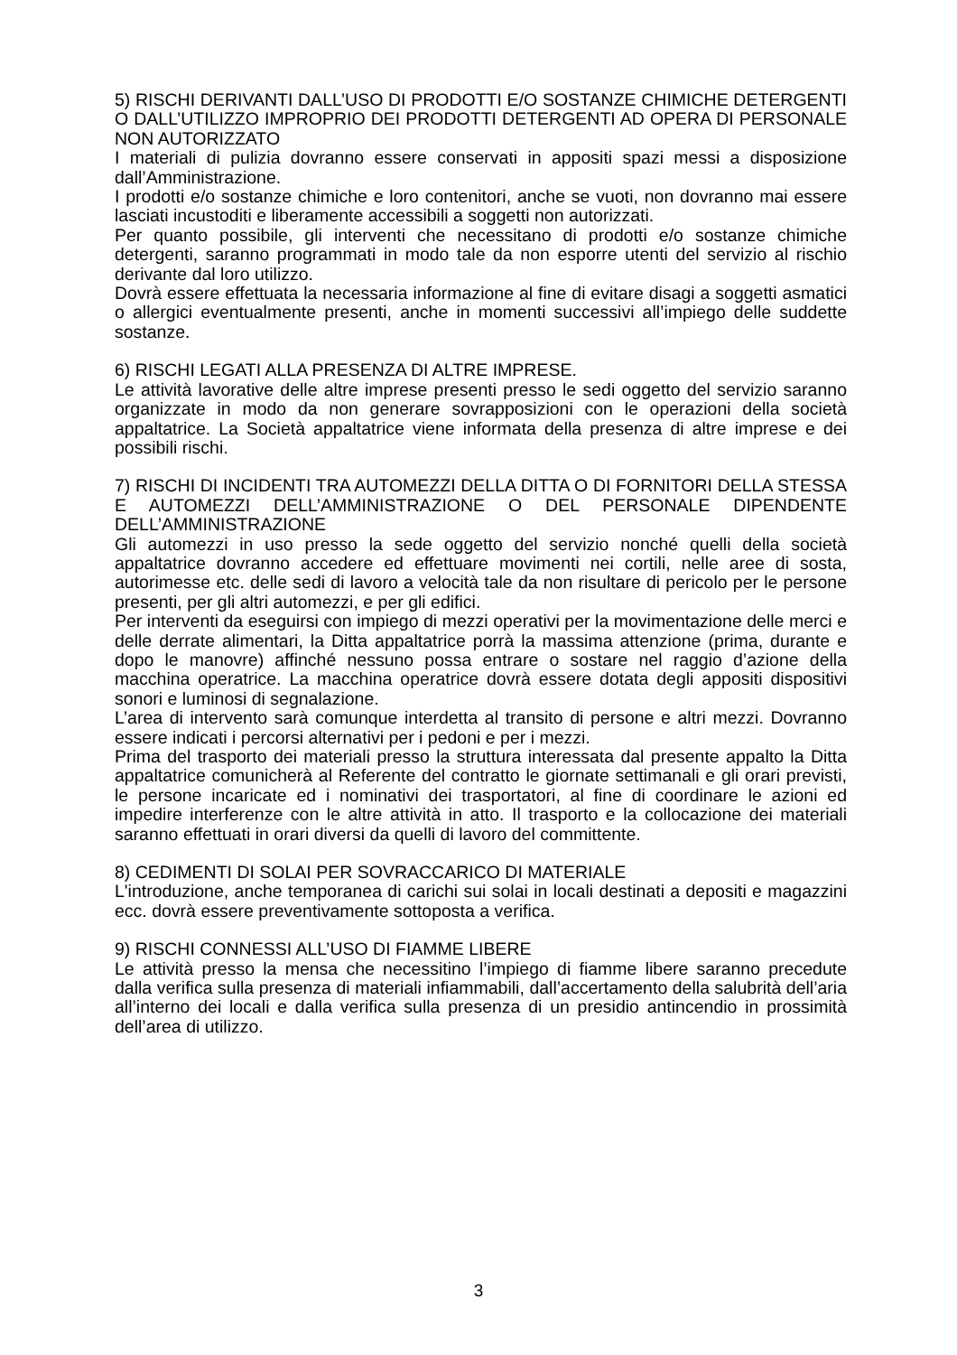5) RISCHI DERIVANTI DALL’USO DI PRODOTTI E/O SOSTANZE CHIMICHE DETERGENTI O DALL’UTILIZZO IMPROPRIO DEI PRODOTTI DETERGENTI AD OPERA DI PERSONALE NON AUTORIZZATO
I materiali di pulizia dovranno essere conservati in appositi spazi messi a disposizione dall’Amministrazione.
I prodotti e/o sostanze chimiche e loro contenitori, anche se vuoti, non dovranno mai essere lasciati incustoditi e liberamente accessibili a soggetti non autorizzati.
Per quanto possibile, gli interventi che necessitano di prodotti e/o sostanze chimiche detergenti, saranno programmati in modo tale da non esporre utenti del servizio al rischio derivante dal loro utilizzo.
Dovrà essere effettuata la necessaria informazione al fine di evitare disagi a soggetti asmatici o allergici eventualmente presenti, anche in momenti successivi all’impiego delle suddette sostanze.
6) RISCHI LEGATI ALLA PRESENZA DI ALTRE IMPRESE.
Le attività lavorative delle altre imprese presenti presso le sedi oggetto del servizio saranno organizzate in modo da non generare sovrapposizioni con le operazioni della società appaltatrice. La Società appaltatrice viene informata della presenza di altre imprese e dei possibili rischi.
7) RISCHI DI INCIDENTI TRA AUTOMEZZI DELLA DITTA O DI FORNITORI DELLA STESSA E AUTOMEZZI DELL’AMMINISTRAZIONE O DEL PERSONALE DIPENDENTE DELL’AMMINISTRAZIONE
Gli automezzi in uso presso la sede oggetto del servizio nonché quelli della società appaltatrice dovranno accedere ed effettuare movimenti nei cortili, nelle aree di sosta, autorimesse etc. delle sedi di lavoro a velocità tale da non risultare di pericolo per le persone presenti, per gli altri automezzi, e per gli edifici.
Per interventi da eseguirsi con impiego di mezzi operativi per la movimentazione delle merci e delle derrate alimentari, la Ditta appaltatrice porrà la massima attenzione (prima, durante e dopo le manovre) affinché nessuno possa entrare o sostare nel raggio d’azione della macchina operatrice. La macchina operatrice dovrà essere dotata degli appositi dispositivi sonori e luminosi di segnalazione.
L’area di intervento sarà comunque interdetta al transito di persone e altri mezzi. Dovranno essere indicati i percorsi alternativi per i pedoni e per i mezzi.
Prima del trasporto dei materiali presso la struttura interessata dal presente appalto la Ditta appaltatrice comunicherà al Referente del contratto le giornate settimanali e gli orari previsti, le persone incaricate ed i nominativi dei trasportatori, al fine di coordinare le azioni ed impedire interferenze con le altre attività in atto. Il trasporto e la collocazione dei materiali saranno effettuati in orari diversi da quelli di lavoro del committente.
8) CEDIMENTI DI SOLAI PER SOVRACCARICO DI MATERIALE
L'introduzione, anche temporanea di carichi sui solai in locali destinati a depositi e magazzini ecc. dovrà essere preventivamente sottoposta a verifica.
9) RISCHI CONNESSI ALL’USO DI FIAMME LIBERE
Le attività presso la mensa che necessitino l’impiego di fiamme libere saranno precedute dalla verifica sulla presenza di materiali infiammabili, dall’accertamento della salubrità dell’aria all’interno dei locali e dalla verifica sulla presenza di un presidio antincendio in prossimità dell’area di utilizzo.
3